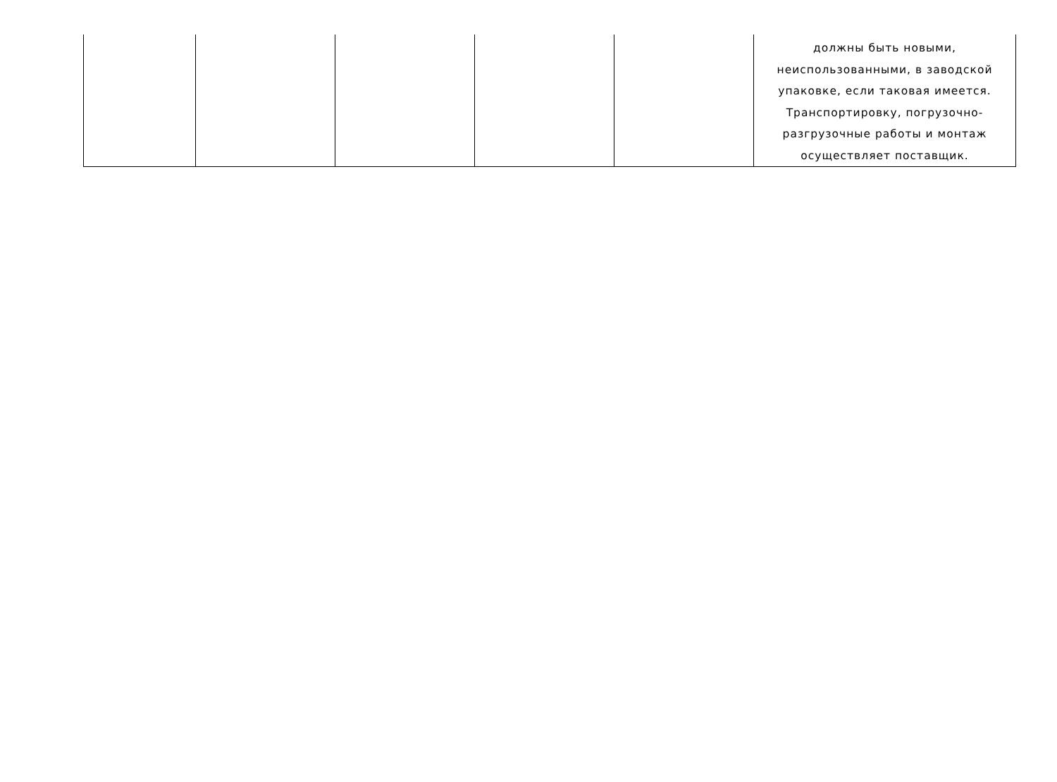| | | | | | должны быть новыми, неиспользованными, в заводской упаковке, если таковая имеется. Транспортировку, погрузочно-разгрузочные работы и монтаж осуществляет поставщик. |